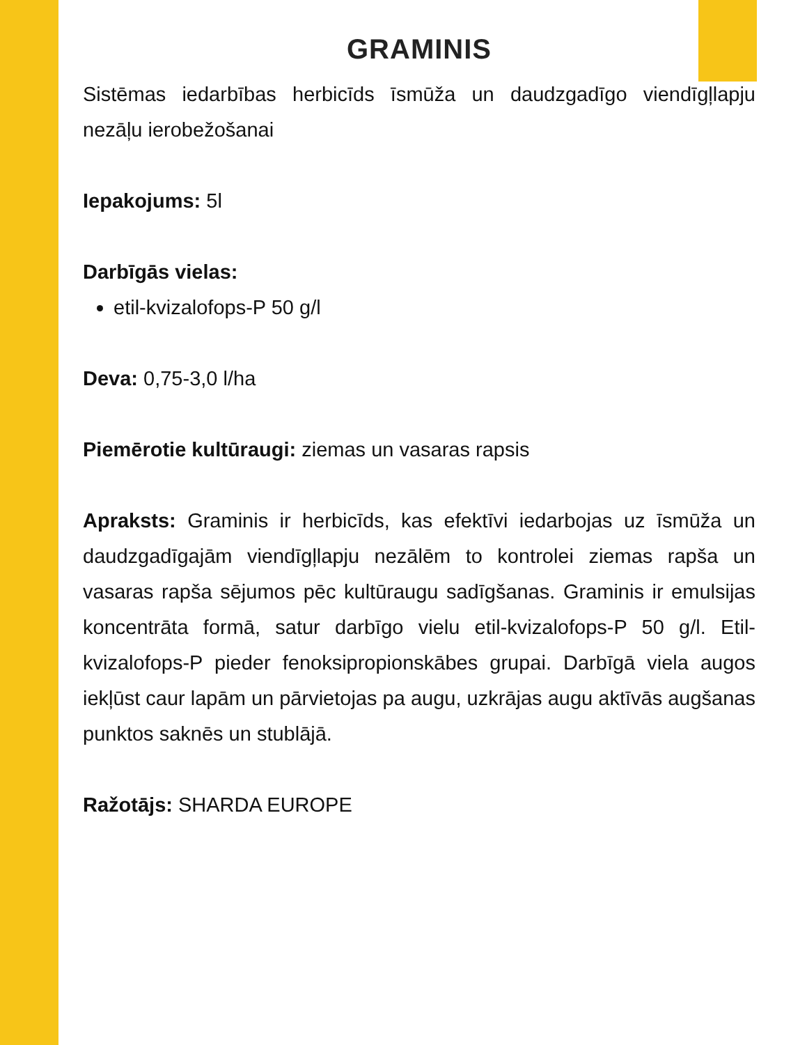GRAMINIS
Sistēmas iedarbības herbicīds īsmūža un daudzgadīgo viendīgļlapju nezāļu ierobežošanai
Iepakojums: 5l
Darbīgās vielas:
etil-kvizalofops-P 50 g/l
Deva: 0,75-3,0 l/ha
Piemērotie kultūraugi: ziemas un vasaras rapsis
Apraksts: Graminis ir herbicīds, kas efektīvi iedarbojas uz īsmūža un daudzgadīgajām viendīgļlapju nezālēm to kontrolei ziemas rapša un vasaras rapša sējumos pēc kultūraugu sadīgšanas. Graminis ir emulsijas koncentrāta formā, satur darbīgo vielu etil-kvizalofops-P 50 g/l. Etil-kvizalofops-P pieder fenoksipropionskābes grupai. Darbīgā viela augos iekļūst caur lapām un pārvietojas pa augu, uzkrājas augu aktīvās augšanas punktos saknēs un stublājā.
Ražotājs: SHARDA EUROPE